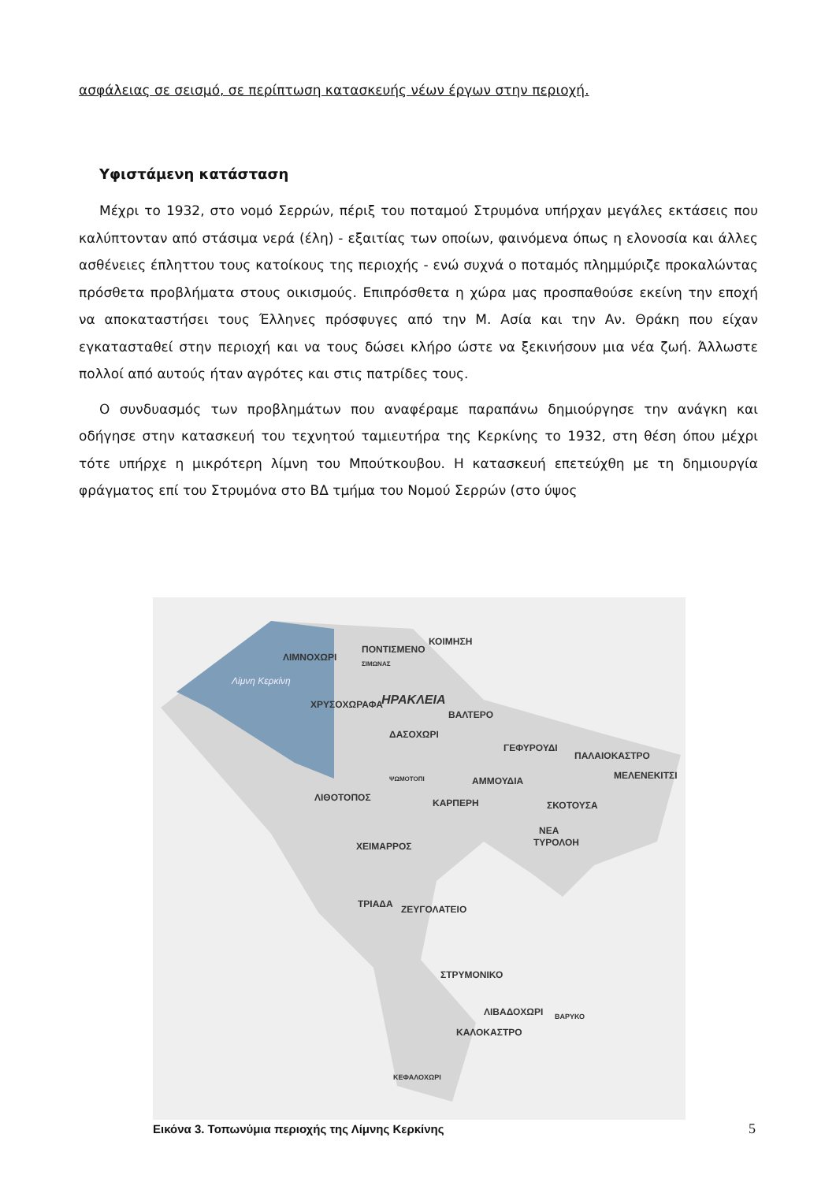ασφάλειας σε σεισμό, σε περίπτωση κατασκευής νέων έργων στην περιοχή.
Υφιστάμενη κατάσταση
Μέχρι το 1932, στο νομό Σερρών, πέριξ του ποταμού Στρυμόνα υπήρχαν μεγάλες εκτάσεις που καλύπτονταν από στάσιμα νερά (έλη) - εξαιτίας των οποίων, φαινόμενα όπως η ελονοσία και άλλες ασθένειες έπληττου τους κατοίκους της περιοχής - ενώ συχνά ο ποταμός πλημμύριζε προκαλώντας πρόσθετα προβλήματα στους οικισμούς. Επιπρόσθετα η χώρα μας προσπαθούσε εκείνη την εποχή να αποκαταστήσει τους Έλληνες πρόσφυγες από την Μ. Ασία και την Αν. Θράκη που είχαν εγκατασταθεί στην περιοχή και να τους δώσει κλήρο ώστε να ξεκινήσουν μια νέα ζωή. Άλλωστε πολλοί από αυτούς ήταν αγρότες και στις πατρίδες τους.
Ο συνδυασμός των προβλημάτων που αναφέραμε παραπάνω δημιούργησε την ανάγκη και οδήγησε στην κατασκευή του τεχνητού ταμιευτήρα της Κερκίνης το 1932, στη θέση όπου μέχρι τότε υπήρχε η μικρότερη λίμνη του Μπούτκουβου. Η κατασκευή επετεύχθη με τη δημιουργία φράγματος επί του Στρυμόνα στο ΒΔ τμήμα του Νομού Σερρών (στο ύψος
Λίμνη Κερκίνη
ΛΙΜΝΟΧΩΡΙ
ΠΟΝΤΙΣΜΕΝΟ
ΚΟΙΜΗΣΗ
ΣΙΜΩΝΑΣ
ΧΡΥΣΟΧΩΡΑΦΑ
ΗΡΑΚΛΕΙΑ
ΒΑΛΤΕΡΟ
ΔΑΣΟΧΩΡΙ
ΓΕΦΥΡΟΥΔΙ
ΠΑΛΑΙΟΚΑΣΤΡΟ
ΜΕΛΕΝΕΚΙΤΣΙ
ΨΩΜΟΤΟΠΙ
ΑΜΜΟΥΔΙΑ
ΛΙΘΟΤΟΠΟΣ
ΚΑΡΠΕΡΗ
ΣΚΟΤΟΥΣΑ
ΝΕΑ
ΤΥΡΟΛΟΗ
ΧΕΙΜΑΡΡΟΣ
ΤΡΙΑΔΑ
ΖΕΥΓΟΛΑΤΕΙΟ
ΣΤΡΥΜΟΝΙΚΟ
ΛΙΒΑΔΟΧΩΡΙ
ΒΑΡΥΚΟ
ΚΑΛΟΚΑΣΤΡΟ
ΚΕΦΑΛΟΧΩΡΙ
Εικόνα 3. Τοπωνύμια περιοχής της Λίμνης Κερκίνης
5